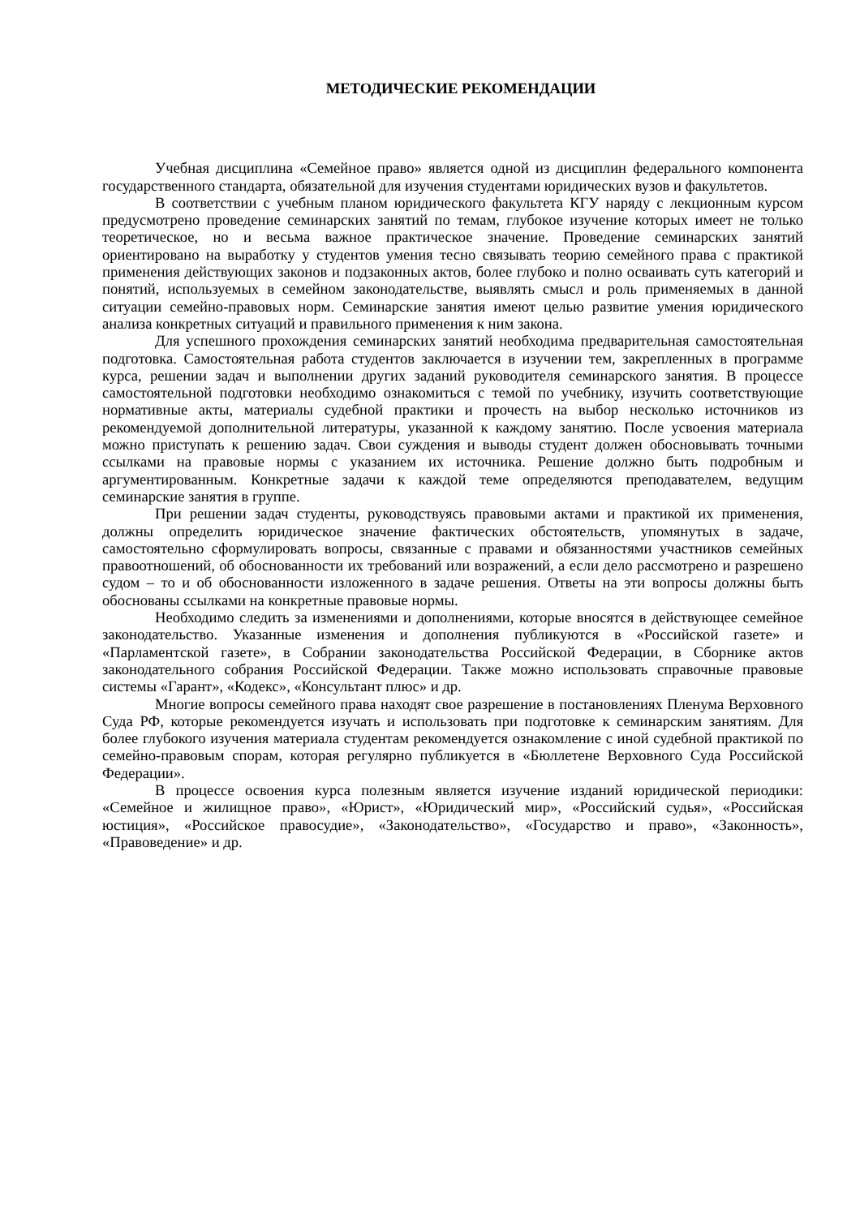МЕТОДИЧЕСКИЕ РЕКОМЕНДАЦИИ
Учебная дисциплина «Семейное право» является одной из дисциплин федерального компонента государственного стандарта, обязательной для изучения студентами юридических вузов и факультетов.
В соответствии с учебным планом юридического факультета КГУ наряду с лекционным курсом предусмотрено проведение семинарских занятий по темам, глубокое изучение которых имеет не только теоретическое, но и весьма важное практическое значение. Проведение семинарских занятий ориентировано на выработку у студентов умения тесно связывать теорию семейного права с практикой применения действующих законов и подзаконных актов, более глубоко и полно осваивать суть категорий и понятий, используемых в семейном законодательстве, выявлять смысл и роль применяемых в данной ситуации семейно-правовых норм. Семинарские занятия имеют целью развитие умения юридического анализа конкретных ситуаций и правильного применения к ним закона.
Для успешного прохождения семинарских занятий необходима предварительная самостоятельная подготовка. Самостоятельная работа студентов заключается в изучении тем, закрепленных в программе курса, решении задач и выполнении других заданий руководителя семинарского занятия. В процессе самостоятельной подготовки необходимо ознакомиться с темой по учебнику, изучить соответствующие нормативные акты, материалы судебной практики и прочесть на выбор несколько источников из рекомендуемой дополнительной литературы, указанной к каждому занятию. После усвоения материала можно приступать к решению задач. Свои суждения и выводы студент должен обосновывать точными ссылками на правовые нормы с указанием их источника. Решение должно быть подробным и аргументированным. Конкретные задачи к каждой теме определяются преподавателем, ведущим семинарские занятия в группе.
При решении задач студенты, руководствуясь правовыми актами и практикой их применения, должны определить юридическое значение фактических обстоятельств, упомянутых в задаче, самостоятельно сформулировать вопросы, связанные с правами и обязанностями участников семейных правоотношений, об обоснованности их требований или возражений, а если дело рассмотрено и разрешено судом – то и об обоснованности изложенного в задаче решения. Ответы на эти вопросы должны быть обоснованы ссылками на конкретные правовые нормы.
Необходимо следить за изменениями и дополнениями, которые вносятся в действующее семейное законодательство. Указанные изменения и дополнения публикуются в «Российской газете» и «Парламентской газете», в Собрании законодательства Российской Федерации, в Сборнике актов законодательного собрания Российской Федерации. Также можно использовать справочные правовые системы «Гарант», «Кодекс», «Консультант плюс» и др.
Многие вопросы семейного права находят свое разрешение в постановлениях Пленума Верховного Суда РФ, которые рекомендуется изучать и использовать при подготовке к семинарским занятиям. Для более глубокого изучения материала студентам рекомендуется ознакомление с иной судебной практикой по семейно-правовым спорам, которая регулярно публикуется в «Бюллетене Верховного Суда Российской Федерации».
В процессе освоения курса полезным является изучение изданий юридической периодики: «Семейное и жилищное право», «Юрист», «Юридический мир», «Российский судья», «Российская юстиция», «Российское правосудие», «Законодательство», «Государство и право», «Законность», «Правоведение» и др.